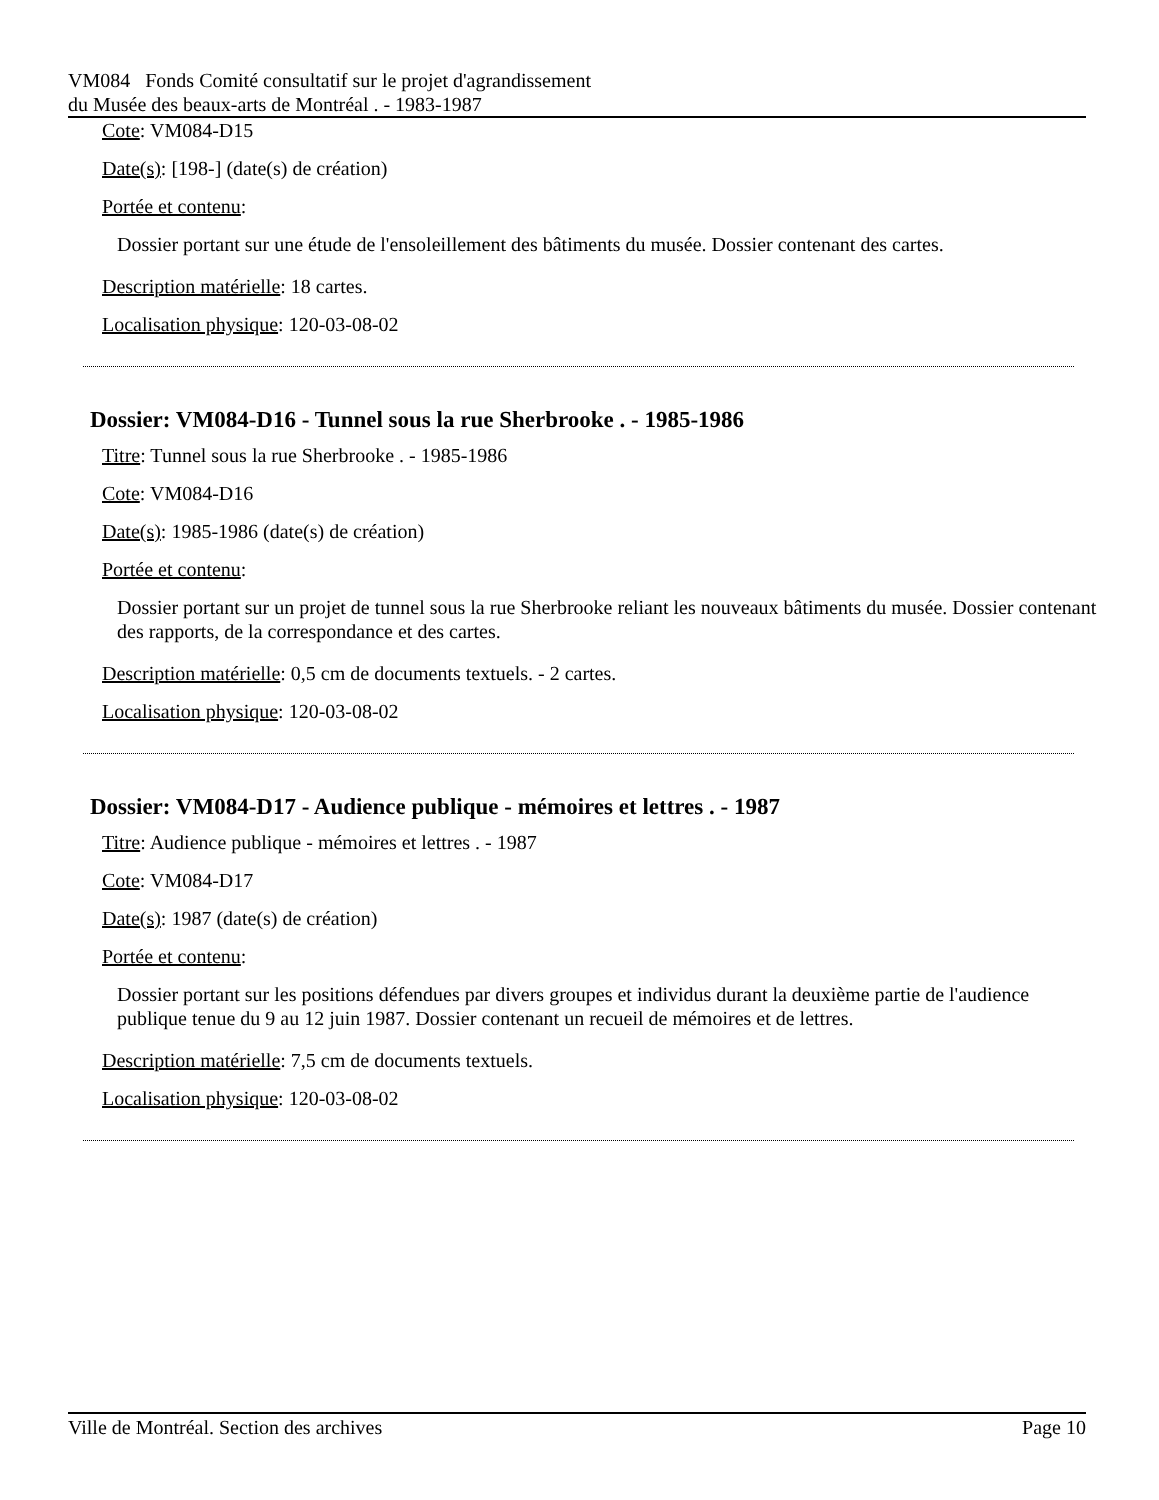VM084 Fonds Comité consultatif sur le projet d'agrandissement
du Musée des beaux-arts de Montréal . - 1983-1987
Cote: VM084-D15
Date(s): [198-] (date(s) de création)
Portée et contenu:
Dossier portant sur une étude de l'ensoleillement des bâtiments du musée. Dossier contenant des cartes.
Description matérielle: 18 cartes.
Localisation physique: 120-03-08-02
Dossier: VM084-D16 - Tunnel sous la rue Sherbrooke . - 1985-1986
Titre: Tunnel sous la rue Sherbrooke . - 1985-1986
Cote: VM084-D16
Date(s): 1985-1986 (date(s) de création)
Portée et contenu:
Dossier portant sur un projet de tunnel sous la rue Sherbrooke reliant les nouveaux bâtiments du musée. Dossier contenant des rapports, de la correspondance et des cartes.
Description matérielle: 0,5 cm de documents textuels. - 2 cartes.
Localisation physique: 120-03-08-02
Dossier: VM084-D17 - Audience publique - mémoires et lettres . - 1987
Titre: Audience publique - mémoires et lettres . - 1987
Cote: VM084-D17
Date(s): 1987 (date(s) de création)
Portée et contenu:
Dossier portant sur les positions défendues par divers groupes et individus durant la deuxième partie de l'audience publique tenue du 9 au 12 juin 1987. Dossier contenant un recueil de mémoires et de lettres.
Description matérielle: 7,5 cm de documents textuels.
Localisation physique: 120-03-08-02
Ville de Montréal. Section des archives Page 10